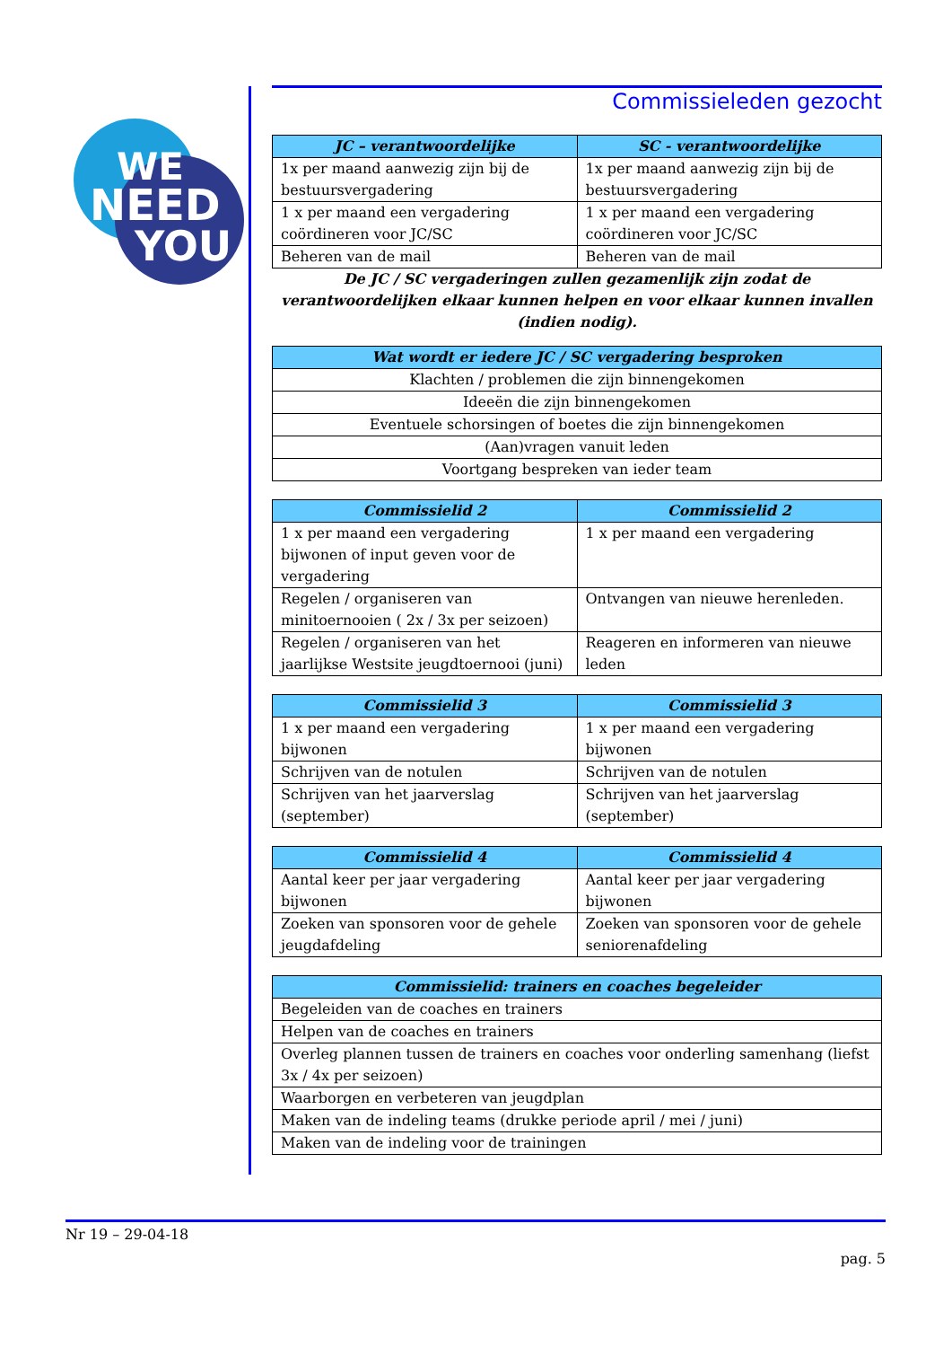WE
NEED
YOU
Commissieleden gezocht
| JC – verantwoordelijke | SC - verantwoordelijke |
| --- | --- |
| 1x per maand aanwezig zijn bij de bestuursvergadering | 1x per maand aanwezig zijn bij de bestuursvergadering |
| 1 x per maand een vergadering coördineren voor JC/SC | 1 x per maand een vergadering coördineren voor JC/SC |
| Beheren van de mail | Beheren van de mail |
De JC / SC vergaderingen zullen gezamenlijk zijn zodat de verantwoordelijken elkaar kunnen helpen en voor elkaar kunnen invallen (indien nodig).
| Wat wordt er iedere JC / SC vergadering besproken |
| --- |
| Klachten / problemen die zijn binnengekomen |
| Ideeën die zijn binnengekomen |
| Eventuele schorsingen of boetes die zijn binnengekomen |
| (Aan)vragen vanuit leden |
| Voortgang bespreken van ieder team |
| Commissielid 2 | Commissielid 2 |
| --- | --- |
| 1 x per maand een vergadering bijwonen of input geven voor de vergadering | 1 x per maand een vergadering |
| Regelen / organiseren van minitoernooien ( 2x / 3x per seizoen) | Ontvangen van nieuwe herenleden. |
| Regelen / organiseren van het jaarlijkse Westsite jeugdtoernooi (juni) | Reageren en informeren van nieuwe leden |
| Commissielid 3 | Commissielid 3 |
| --- | --- |
| 1 x per maand een vergadering bijwonen | 1 x per maand een vergadering bijwonen |
| Schrijven van de notulen | Schrijven van de notulen |
| Schrijven van het jaarverslag (september) | Schrijven van het jaarverslag (september) |
| Commissielid 4 | Commissielid 4 |
| --- | --- |
| Aantal keer per jaar vergadering bijwonen | Aantal keer per jaar vergadering bijwonen |
| Zoeken van sponsoren voor de gehele jeugdafdeling | Zoeken van sponsoren voor de gehele seniorenafdeling |
| Commissielid: trainers en coaches begeleider |
| --- |
| Begeleiden van de coaches en trainers |
| Helpen van de coaches en trainers |
| Overleg plannen tussen de trainers en coaches voor onderling samenhang (liefst 3x / 4x per seizoen) |
| Waarborgen en verbeteren van jeugdplan |
| Maken van de indeling teams (drukke periode april / mei / juni) |
| Maken van de indeling voor de trainingen |
Nr 19 – 29-04-18
pag. 5